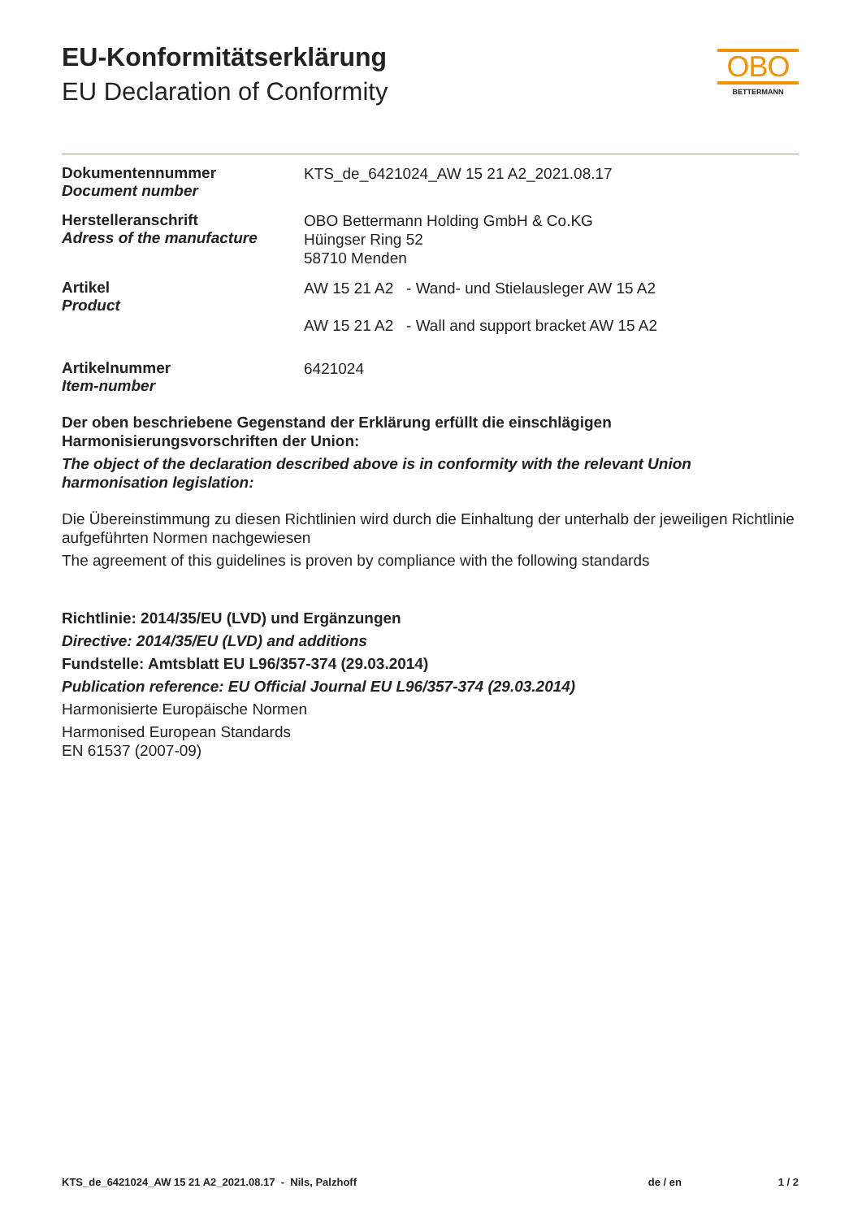EU-Konformitätserklärung
EU Declaration of Conformity
OBO
BETTERMANN
Dokumentennummer
Document number
KTS_de_6421024_AW 15 21 A2_2021.08.17
Herstelleranschrift
Adress of the manufacture
OBO Bettermann Holding GmbH & Co.KG
Hüingser Ring 52
58710 Menden
Artikel
Product
AW 15 21 A2 - Wand- und Stielausleger AW 15 A2
AW 15 21 A2 - Wall and support bracket AW 15 A2
Artikelnummer
Item-number
6421024
Der oben beschriebene Gegenstand der Erklärung erfüllt die einschlägigen Harmonisierungsvorschriften der Union:
The object of the declaration described above is in conformity with the relevant Union harmonisation legislation:
Die Übereinstimmung zu diesen Richtlinien wird durch die Einhaltung der unterhalb der jeweiligen Richtlinie aufgeführten Normen nachgewiesen
The agreement of this guidelines is proven by compliance with the following standards
Richtlinie: 2014/35/EU (LVD) und Ergänzungen
Directive: 2014/35/EU (LVD) and additions
Fundstelle: Amtsblatt EU L96/357-374 (29.03.2014)
Publication reference: EU Official Journal EU L96/357-374 (29.03.2014)
Harmonisierte Europäische Normen
Harmonised European Standards
EN 61537 (2007-09)
KTS_de_6421024_AW 15 21 A2_2021.08.17 - Nils, Palzhoff
de / en 1 / 2